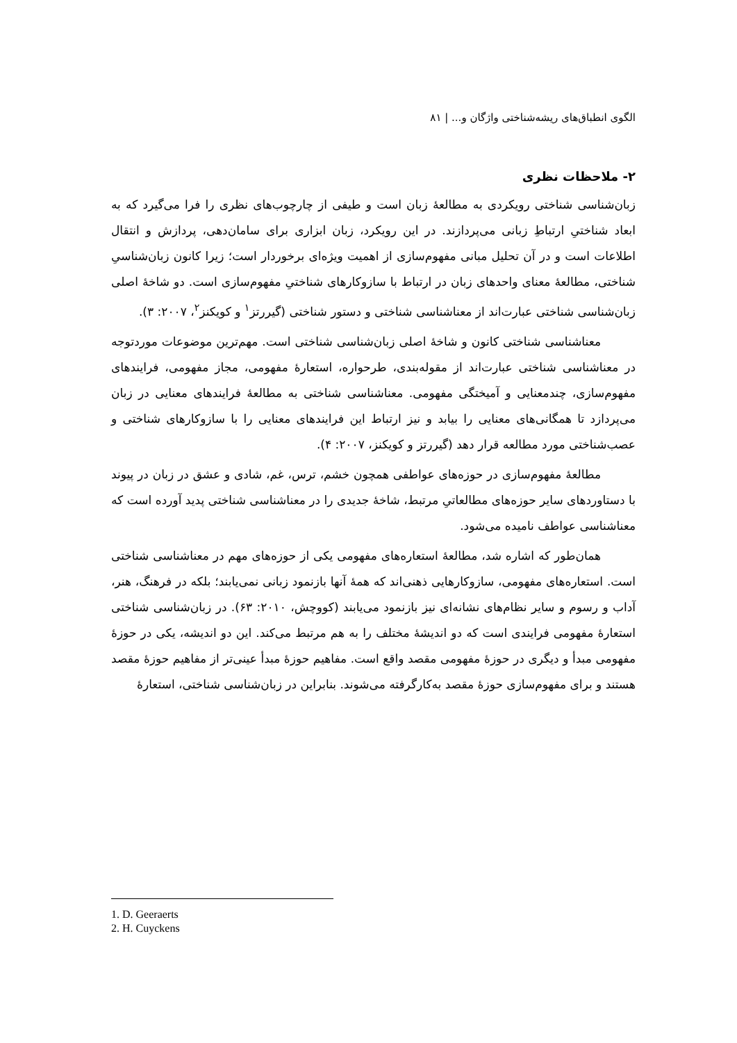الگوی انطباق‌های ریشه‌شناختی واژگان و... | ۸۱
۲- ملاحظات نظری
زبان‌شناسی شناختی رویکردی به مطالعهٔ زبان است و طیفی از چارچوب‌های نظری را فرا می‌گیرد که به ابعاد شناختیِ ارتباطِ زبانی می‌پردازند. در این رویکرد، زبان ابزاری برای سامان‌دهی، پردازش و انتقال اطلاعات است و در آن تحلیل مبانی مفهوم‌سازی از اهمیت ویژه‌ای برخوردار است؛ زیرا کانون زبان‌شناسیِ شناختی، مطالعهٔ معنای واحدهای زبان در ارتباط با سازوکارهای شناختیِ مفهوم‌سازی است. دو شاخهٔ اصلی زبان‌شناسی شناختی عبارت‌اند از معناشناسی شناختی و دستور شناختی (گیررتز<sup>۱</sup> و کویکنز<sup>۲</sup>، ۲۰۰۷: ۳).
معناشناسی شناختی کانون و شاخهٔ اصلی زبان‌شناسی شناختی است. مهم‌ترین موضوعات موردتوجه در معناشناسی شناختی عبارت‌اند از مقوله‌بندی، طرحواره، استعارهٔ مفهومی، مجاز مفهومی، فرایندهای مفهوم‌سازی، چندمعنایی و آمیختگی مفهومی. معناشناسی شناختی به مطالعهٔ فرایندهای معنایی در زبان می‌پردازد تا همگانی‌های معنایی را بیابد و نیز ارتباط این فرایندهای معنایی را با سازوکارهای شناختی و عصب‌شناختی مورد مطالعه قرار دهد (گیررتز و کویکنز، ۲۰۰۷: ۴).
مطالعهٔ مفهوم‌سازی در حوزه‌های عواطفی همچون خشم، ترس، غم، شادی و عشق در زبان در پیوند با دستاوردهای سایر حوزه‌های مطالعاتیِ مرتبط، شاخهٔ جدیدی را در معناشناسی شناختی پدید آورده است که معناشناسی عواطف نامیده می‌شود.
همان‌طور که اشاره شد، مطالعهٔ استعاره‌های مفهومی یکی از حوزه‌های مهم در معناشناسی شناختی است. استعاره‌های مفهومی، سازوکارهایی ذهنی‌اند که همهٔ آنها بازنمود زبانی نمی‌یابند؛ بلکه در فرهنگ، هنر، آداب و رسوم و سایر نظام‌های نشانه‌ای نیز بازنمود می‌یابند (کووچش، ۲۰۱۰: ۶۳). در زبان‌شناسی شناختی استعارهٔ مفهومی فرایندی است که دو اندیشهٔ مختلف را به هم مرتبط می‌کند. این دو اندیشه، یکی در حوزهٔ مفهومی مبدأ و دیگری در حوزهٔ مفهومی مقصد واقع است. مفاهیم حوزهٔ مبدأ عینی‌تر از مفاهیم حوزهٔ مقصد هستند و برای مفهوم‌سازی حوزهٔ مقصد به‌کارگرفته می‌شوند. بنابراین در زبان‌شناسی شناختی، استعارهٔ
1. D. Geeraerts
2. H. Cuyckens